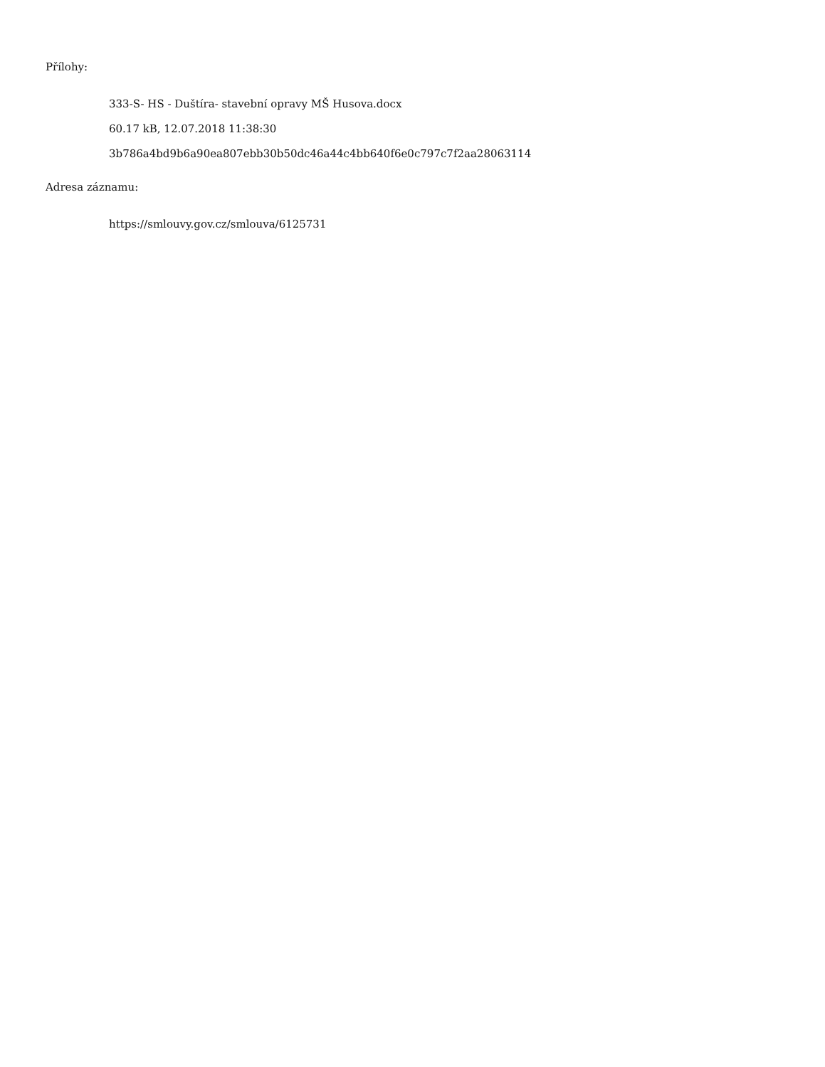Přílohy:
333-S- HS - Duštíra- stavební opravy MŠ Husova.docx
60.17 kB, 12.07.2018 11:38:30
3b786a4bd9b6a90ea807ebb30b50dc46a44c4bb640f6e0c797c7f2aa28063114
Adresa záznamu:
https://smlouvy.gov.cz/smlouva/6125731